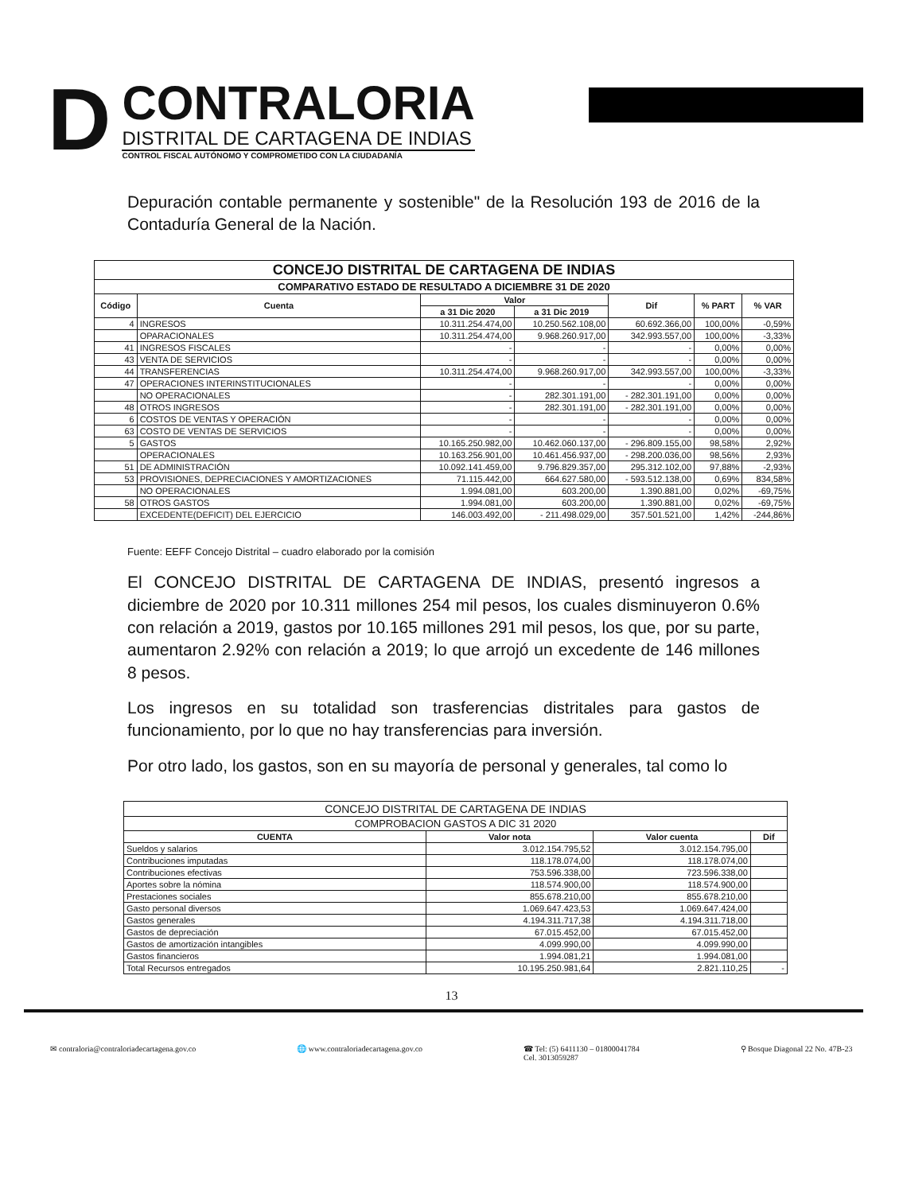D
CONTRALORIA
DISTRITAL DE CARTAGENA DE INDIAS
CONTROL FISCAL AUTÓNOMO Y COMPROMETIDO CON LA CIUDADANÍA
Depuración contable permanente y sostenible" de la Resolución 193 de 2016 de la Contaduría General de la Nación.
| CONCEJO DISTRITAL DE CARTAGENA DE INDIAS | | | | | | |
| --- | --- | --- | --- | --- | --- | --- |
| COMPARATIVO ESTADO DE RESULTADO A DICIEMBRE 31 DE 2020 | | | | | | |
| Código | Cuenta | Valor | | Dif | % PART | % VAR |
| | | a 31 Dic 2020 | a 31 Dic 2019 | | | |
| 4 | INGRESOS | 10.311.254.474,00 | 10.250.562.108,00 | 60.692.366,00 | 100,00% | -0,59% |
| | OPARACIONALES | 10.311.254.474,00 | 9.968.260.917,00 | 342.993.557,00 | 100,00% | -3,33% |
| 41 | INGRESOS FISCALES | - | - | - | 0,00% | 0,00% |
| 43 | VENTA DE SERVICIOS | - | - | - | 0,00% | 0,00% |
| 44 | TRANSFERENCIAS | 10.311.254.474,00 | 9.968.260.917,00 | 342.993.557,00 | 100,00% | -3,33% |
| 47 | OPERACIONES INTERINSTITUCIONALES | - | - | - | 0,00% | 0,00% |
| | NO OPERACIONALES | - | 282.301.191,00 | - 282.301.191,00 | 0,00% | 0,00% |
| 48 | OTROS INGRESOS | - | 282.301.191,00 | - 282.301.191,00 | 0,00% | 0,00% |
| 6 | COSTOS DE VENTAS Y OPERACIÓN | - | - | - | 0,00% | 0,00% |
| 63 | COSTO DE VENTAS DE SERVICIOS | - | - | - | 0,00% | 0,00% |
| 5 | GASTOS | 10.165.250.982,00 | 10.462.060.137,00 | - 296.809.155,00 | 98,58% | 2,92% |
| | OPERACIONALES | 10.163.256.901,00 | 10.461.456.937,00 | - 298.200.036,00 | 98,56% | 2,93% |
| 51 | DE ADMINISTRACIÓN | 10.092.141.459,00 | 9.796.829.357,00 | 295.312.102,00 | 97,88% | -2,93% |
| 53 | PROVISIONES, DEPRECIACIONES Y AMORTIZACIONES | 71.115.442,00 | 664.627.580,00 | - 593.512.138,00 | 0,69% | 834,58% |
| | NO OPERACIONALES | 1.994.081,00 | 603.200,00 | 1.390.881,00 | 0,02% | -69,75% |
| 58 | OTROS GASTOS | 1.994.081,00 | 603.200,00 | 1.390.881,00 | 0,02% | -69,75% |
| | EXCEDENTE(DEFICIT) DEL EJERCICIO | 146.003.492,00 | - 211.498.029,00 | 357.501.521,00 | 1,42% | -244,86% |
Fuente: EEFF Concejo Distrital – cuadro elaborado por la comisión
El CONCEJO DISTRITAL DE CARTAGENA DE INDIAS, presentó ingresos a diciembre de 2020 por 10.311 millones 254 mil pesos, los cuales disminuyeron 0.6% con relación a 2019, gastos por 10.165 millones 291 mil pesos, los que, por su parte, aumentaron 2.92% con relación a 2019; lo que arrojó un excedente de 146 millones 8 pesos.
Los ingresos en su totalidad son trasferencias distritales para gastos de funcionamiento, por lo que no hay transferencias para inversión.
Por otro lado, los gastos, son en su mayoría de personal y generales, tal como lo
| CONCEJO DISTRITAL DE CARTAGENA DE INDIAS | | | |
| --- | --- | --- | --- |
| COMPROBACION GASTOS A DIC 31 2020 | | | |
| CUENTA | Valor nota | Valor cuenta | Dif |
| Sueldos y salarios | 3.012.154.795,52 | 3.012.154.795,00 | |
| Contribuciones imputadas | 118.178.074,00 | 118.178.074,00 | |
| Contribuciones efectivas | 753.596.338,00 | 723.596.338,00 | |
| Aportes sobre la nómina | 118.574.900,00 | 118.574.900,00 | |
| Prestaciones sociales | 855.678.210,00 | 855.678.210,00 | |
| Gasto personal diversos | 1.069.647.423,53 | 1.069.647.424,00 | |
| Gastos generales | 4.194.311.717,38 | 4.194.311.718,00 | |
| Gastos de depreciación | 67.015.452,00 | 67.015.452,00 | |
| Gastos de amortización intangibles | 4.099.990,00 | 4.099.990,00 | |
| Gastos financieros | 1.994.081,21 | 1.994.081,00 | |
| Total Recursos entregados | 10.195.250.981,64 | 2.821.110,25 | - |
13
✉ contraloria@contraloriadecartagena.gov.co 🌐 www.contraloriadecartagena.gov.co ☎ Tel: (5) 6411130 – 01800041784
Cel. 3013059287 ⚲ Bosque Diagonal 22 No. 47B-23